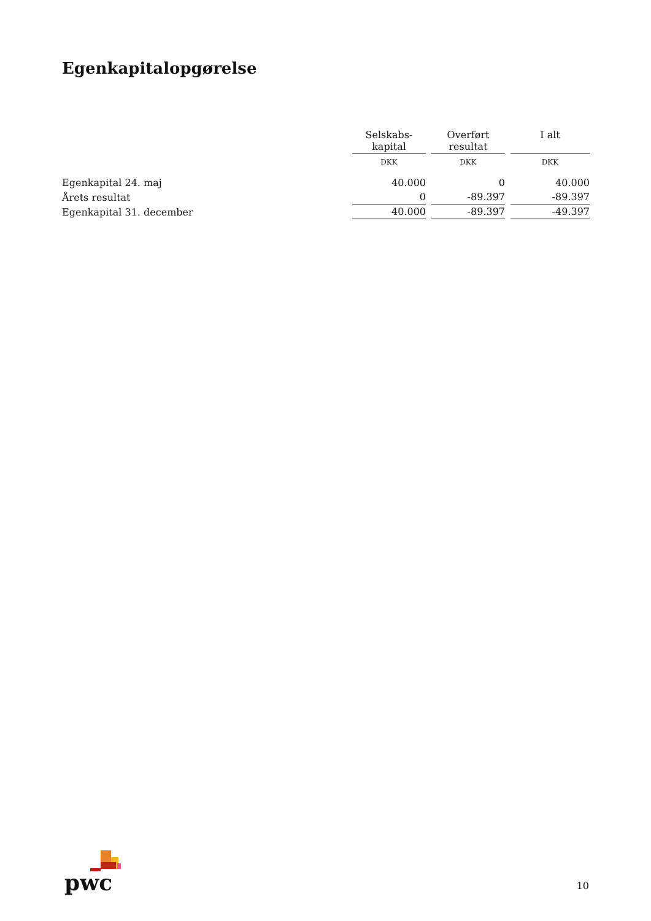Egenkapitalopgørelse
| | Selskabs- kapital | Overført resultat | I alt |
| --- | --- | --- | --- |
| | DKK | DKK | DKK |
| Egenkapital 24. maj | 40.000 | 0 | 40.000 |
| Årets resultat | 0 | -89.397 | -89.397 |
| Egenkapital 31. december | 40.000 | -89.397 | -49.397 |
pwc
10